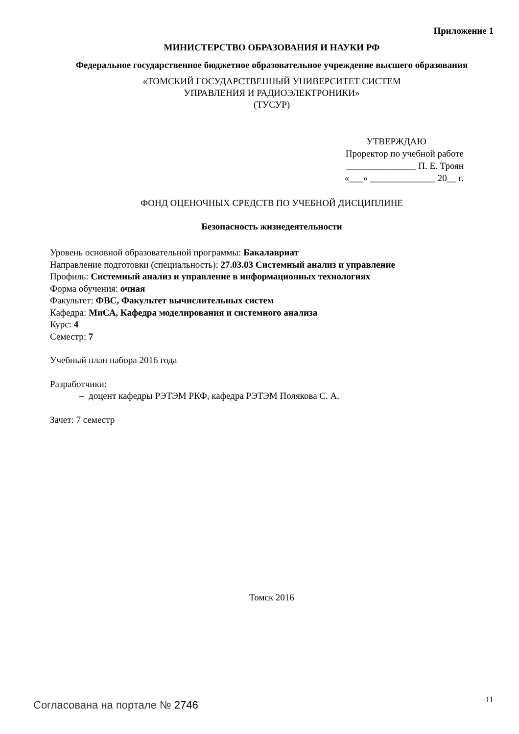Приложение 1
МИНИСТЕРСТВО ОБРАЗОВАНИЯ И НАУКИ РФ
Федеральное государственное бюджетное образовательное учреждение высшего образования
«ТОМСКИЙ ГОСУДАРСТВЕННЫЙ УНИВЕРСИТЕТ СИСТЕМ
УПРАВЛЕНИЯ И РАДИОЭЛЕКТРОНИКИ»
(ТУСУР)
УТВЕРЖДАЮ
Проректор по учебной работе
_______________ П. Е. Троян
«___» ______________ 20__ г.
ФОНД ОЦЕНОЧНЫХ СРЕДСТВ ПО УЧЕБНОЙ ДИСЦИПЛИНЕ
Безопасность жизнедеятельности
Уровень основной образовательной программы: Бакалавриат
Направление подготовки (специальность): 27.03.03 Системный анализ и управление
Профиль: Системный анализ и управление в информационных технологиях
Форма обучения: очная
Факультет: ФВС, Факультет вычислительных систем
Кафедра: МиСА, Кафедра моделирования и системного анализа
Курс: 4
Семестр: 7
Учебный план набора 2016 года
Разработчики:
– доцент кафедры РЭТЭМ РКФ, кафедра РЭТЭМ Полякова С. А.
Зачет: 7 семестр
Томск 2016
Согласована на портале № 2746 11